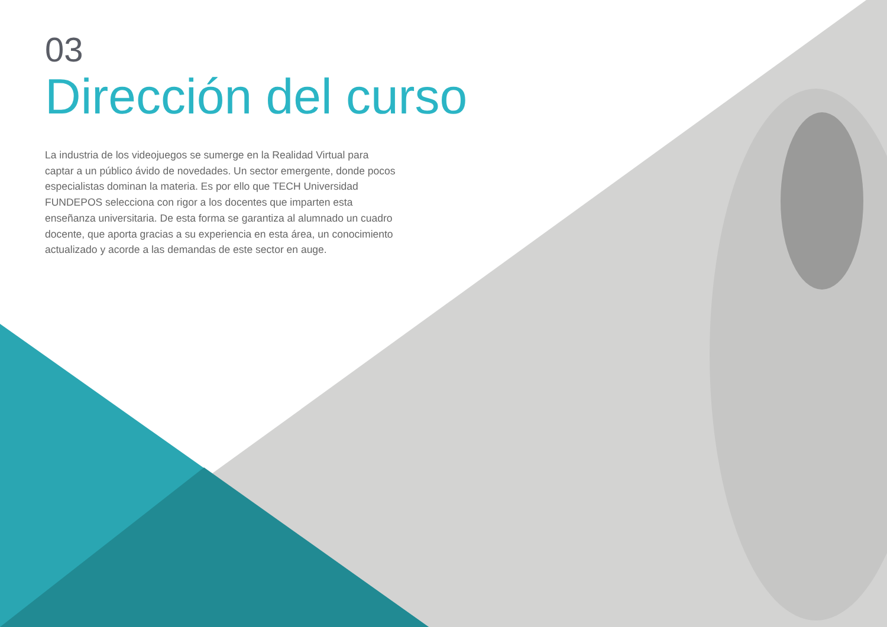03
Dirección del curso
La industria de los videojuegos se sumerge en la Realidad Virtual para captar a un público ávido de novedades. Un sector emergente, donde pocos especialistas dominan la materia. Es por ello que TECH Universidad FUNDEPOS selecciona con rigor a los docentes que imparten esta enseñanza universitaria. De esta forma se garantiza al alumnado un cuadro docente, que aporta gracias a su experiencia en esta área, un conocimiento actualizado y acorde a las demandas de este sector en auge.